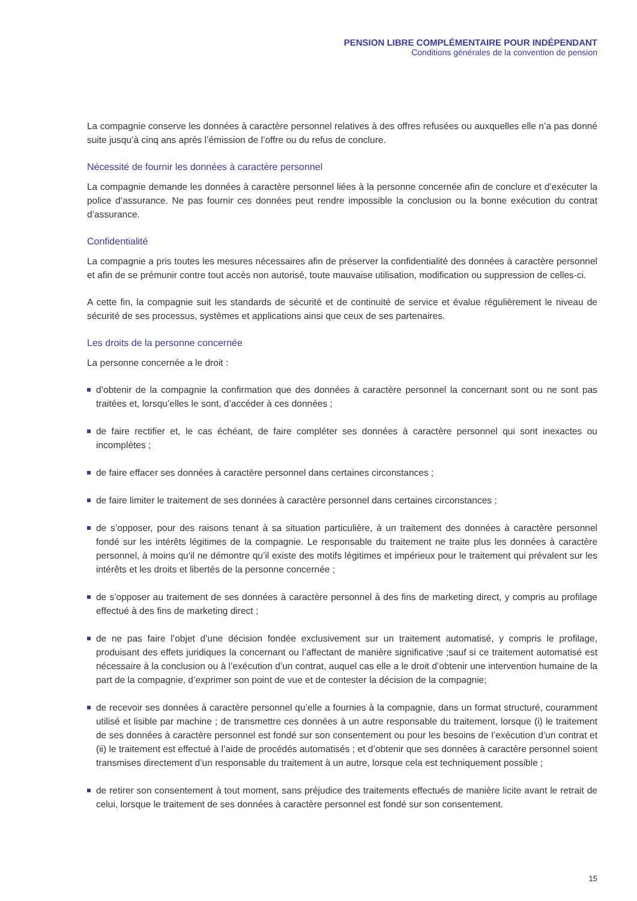PENSION LIBRE COMPLÉMENTAIRE POUR INDÉPENDANT
Conditions générales de la convention de pension
La compagnie conserve les données à caractère personnel relatives à des offres refusées ou auxquelles elle n’a pas donné suite jusqu’à cinq ans après l’émission de l’offre ou du refus de conclure.
Nécessité de fournir les données à caractère personnel
La compagnie demande les données à caractère personnel liées à la personne concernée afin de conclure et d’exécuter la police d’assurance. Ne pas fournir ces données peut rendre impossible la conclusion ou la bonne exécution du contrat d’assurance.
Confidentialité
La compagnie a pris toutes les mesures nécessaires afin de préserver la confidentialité des données à caractère personnel et afin de se prémunir contre tout accès non autorisé, toute mauvaise utilisation, modification ou suppression de celles-ci.
A cette fin, la compagnie suit les standards de sécurité et de continuité de service et évalue régulièrement le niveau de sécurité de ses processus, systèmes et applications ainsi que ceux de ses partenaires.
Les droits de la personne concernée
La personne concernée a le droit :
d’obtenir de la compagnie la confirmation que des données à caractère personnel la concernant sont ou ne sont pas traitées et, lorsqu’elles le sont, d’accéder à ces données ;
de faire rectifier et, le cas échéant, de faire compléter ses données à caractère personnel qui sont inexactes ou incomplètes ;
de faire effacer ses données à caractère personnel dans certaines circonstances ;
de faire limiter le traitement de ses données à caractère personnel dans certaines circonstances ;
de s’opposer, pour des raisons tenant à sa situation particulière, à un traitement des données à caractère personnel fondé sur les intérêts légitimes de la compagnie. Le responsable du traitement ne traite plus les données à caractère personnel, à moins qu’il ne démontre qu’il existe des motifs légitimes et impérieux pour le traitement qui prévalent sur les intérêts et les droits et libertés de la personne concernée ;
de s’opposer au traitement de ses données à caractère personnel à des fins de marketing direct, y compris au profilage effectué à des fins de marketing direct ;
de ne pas faire l’objet d’une décision fondée exclusivement sur un traitement automatisé, y compris le profilage, produisant des effets juridiques la concernant ou l’affectant de manière significative ;sauf si ce traitement automatisé est nécessaire à la conclusion ou à l’exécution d’un contrat, auquel cas elle a le droit d’obtenir une intervention humaine de la part de la compagnie, d’exprimer son point de vue et de contester la décision de la compagnie;
de recevoir ses données à caractère personnel qu’elle a fournies à la compagnie, dans un format structuré, couramment utilisé et lisible par machine ; de transmettre ces données à un autre responsable du traitement, lorsque (i) le traitement de ses données à caractère personnel est fondé sur son consentement ou pour les besoins de l’exécution d’un contrat et (ii) le traitement est effectué à l’aide de procédés automatisés ; et d’obtenir que ses données à caractère personnel soient transmises directement d’un responsable du traitement à un autre, lorsque cela est techniquement possible ;
de retirer son consentement à tout moment, sans préjudice des traitements effectués de manière licite avant le retrait de celui, lorsque le traitement de ses données à caractère personnel est fondé sur son consentement.
15